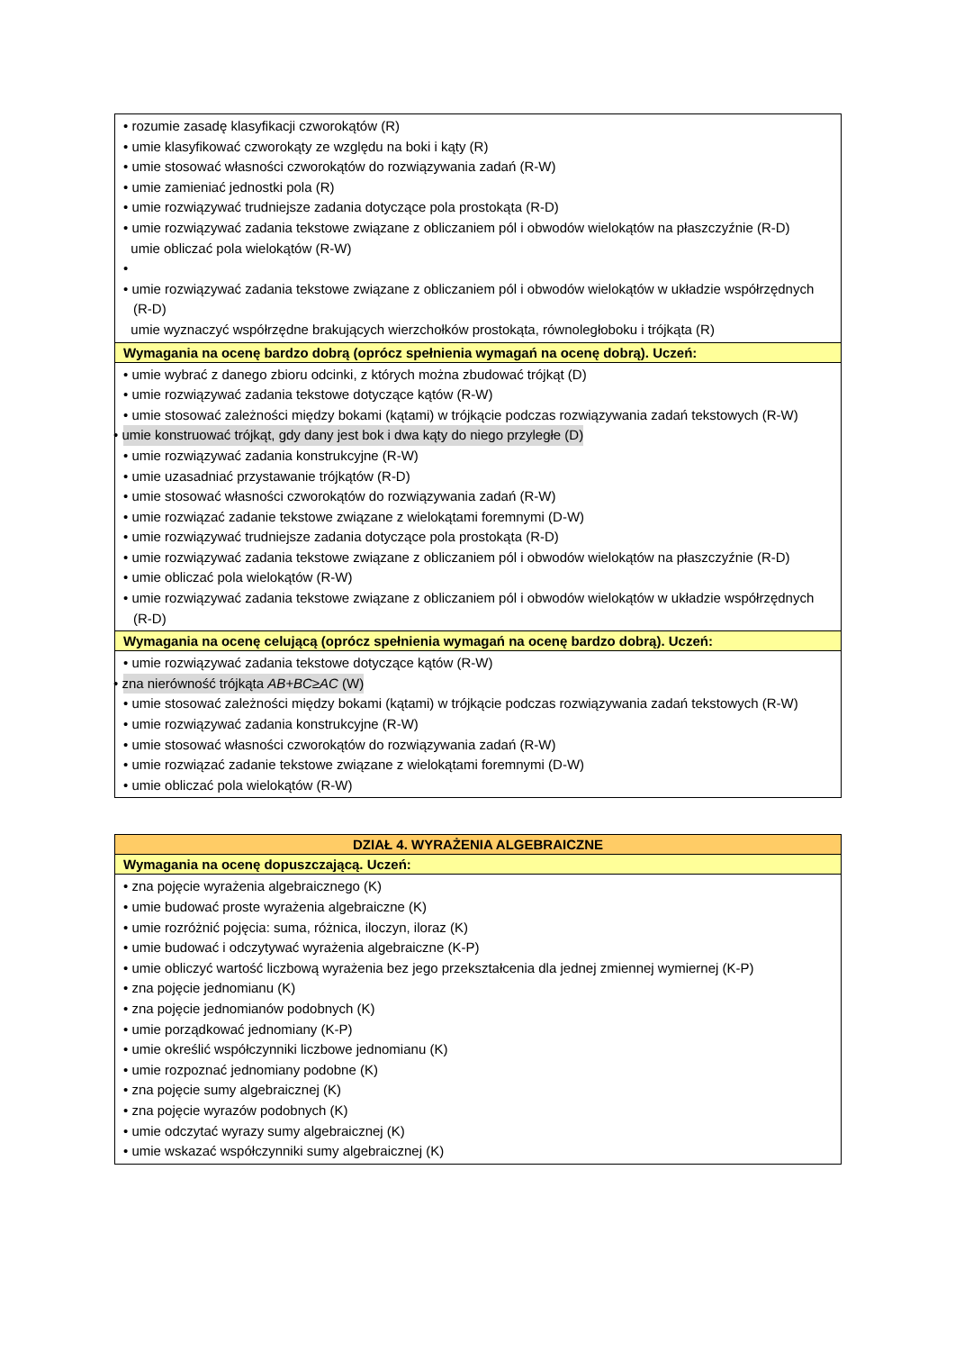| • rozumie zasadę klasyfikacji czworokątów (R) • umie klasyfikować czworokąty ze względu na boki i kąty (R) • umie stosować własności czworokątów do rozwiązywania zadań (R-W) • umie zamieniać jednostki pola (R) • umie rozwiązywać trudniejsze zadania dotyczące pola prostokąta (R-D) • umie rozwiązywać zadania tekstowe związane z obliczaniem pól i obwodów wielokątów na płaszczyźnie (R-D) umie obliczać pola wielokątów (R-W) • • umie rozwiązywać zadania tekstowe związane z obliczaniem pól i obwodów wielokątów w układzie współrzędnych (R-D) umie wyznaczyć współrzędne brakujących wierzchołków prostokąta, równoległoboku i trójkąta (R) |
| Wymagania na ocenę bardzo dobrą (oprócz spełnienia wymagań na ocenę dobrą). Uczeń: |
| • umie wybrać z danego zbioru odcinki, z których można zbudować trójkąt (D) • umie rozwiązywać zadania tekstowe dotyczące kątów (R-W) • umie stosować zależności między bokami (kątami) w trójkącie podczas rozwiązywania zadań tekstowych (R-W) • umie konstruować trójkąt, gdy dany jest bok i dwa kąty do niego przyległe (D) • umie rozwiązywać zadania konstrukcyjne (R-W) • umie uzasadniać przystawanie trójkątów (R-D) • umie stosować własności czworokątów do rozwiązywania zadań (R-W) • umie rozwiązać zadanie tekstowe związane z wielokątami foremnymi (D-W) • umie rozwiązywać trudniejsze zadania dotyczące pola prostokąta (R-D) • umie rozwiązywać zadania tekstowe związane z obliczaniem pól i obwodów wielokątów na płaszczyźnie (R-D) • umie obliczać pola wielokątów (R-W) • umie rozwiązywać zadania tekstowe związane z obliczaniem pól i obwodów wielokątów w układzie współrzędnych (R-D) |
| Wymagania na ocenę celującą (oprócz spełnienia wymagań na ocenę bardzo dobrą). Uczeń: |
| • umie rozwiązywać zadania tekstowe dotyczące kątów (R-W) • zna nierówność trójkąta AB+BC≥AC (W) • umie stosować zależności między bokami (kątami) w trójkącie podczas rozwiązywania zadań tekstowych (R-W) • umie rozwiązywać zadania konstrukcyjne (R-W) • umie stosować własności czworokątów do rozwiązywania zadań (R-W) • umie rozwiązać zadanie tekstowe związane z wielokątami foremnymi (D-W) • umie obliczać pola wielokątów (R-W) |
| DZIAŁ 4. WYRAŻENIA ALGEBRAICZNE |
| --- |
| Wymagania na ocenę dopuszczającą. Uczeń: |
| • zna pojęcie wyrażenia algebraicznego (K) • umie budować proste wyrażenia algebraiczne (K) • umie rozróżnić pojęcia: suma, różnica, iloczyn, iloraz (K) • umie budować i odczytywać wyrażenia algebraiczne (K-P) • umie obliczyć wartość liczbową wyrażenia bez jego przekształcenia dla jednej zmiennej wymiernej (K-P) • zna pojęcie jednomianu (K) • zna pojęcie jednomianów podobnych (K) • umie porządkować jednomiany (K-P) • umie określić współczynniki liczbowe jednomianu (K) • umie rozpoznać jednomiany podobne (K) • zna pojęcie sumy algebraicznej (K) • zna pojęcie wyrazów podobnych (K) • umie odczytać wyrazy sumy algebraicznej (K) • umie wskazać współczynniki sumy algebraicznej (K) |